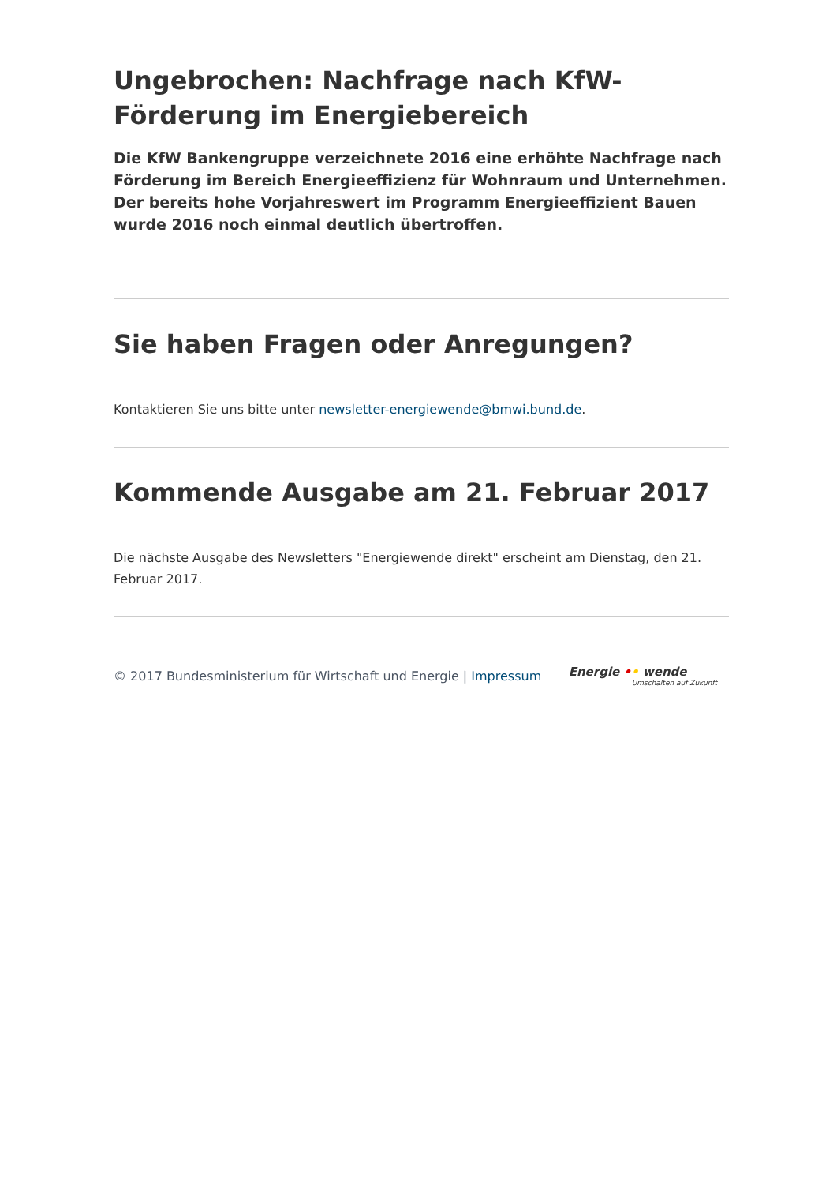Ungebrochen: Nachfrage nach KfW-Förderung im Energiebereich
Die KfW Bankengruppe verzeichnete 2016 eine erhöhte Nachfrage nach Förderung im Bereich Energieeffizienz für Wohnraum und Unternehmen. Der bereits hohe Vorjahreswert im Programm Energieeffizient Bauen wurde 2016 noch einmal deutlich übertroffen.
Sie haben Fragen oder Anregungen?
Kontaktieren Sie uns bitte unter newsletter-energiewende@bmwi.bund.de.
Kommende Ausgabe am 21. Februar 2017
Die nächste Ausgabe des Newsletters "Energiewende direkt" erscheint am Dienstag, den 21. Februar 2017.
© 2017 Bundesministerium für Wirtschaft und Energie | Impressum
Energie •• wende
Umschalten auf Zukunft